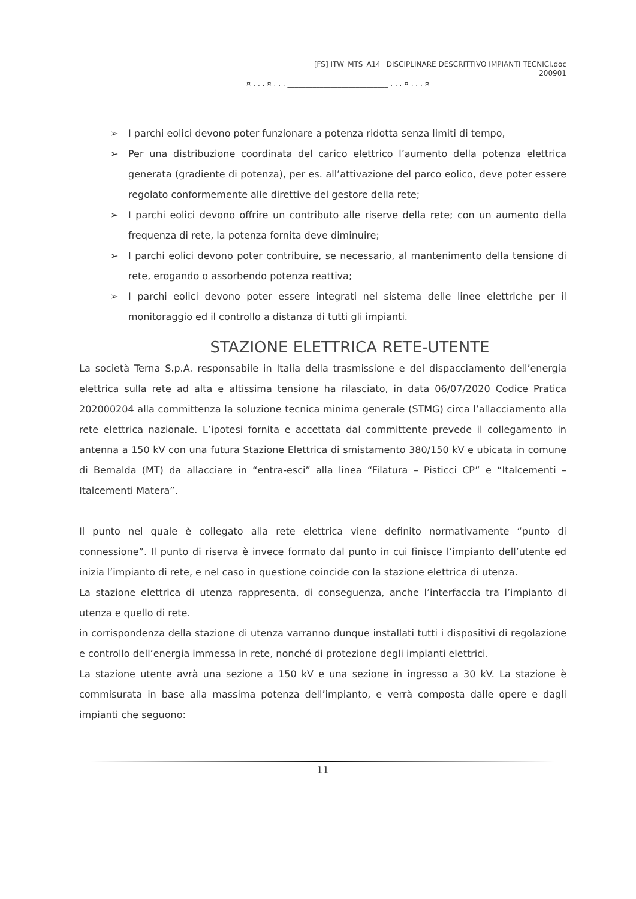[FS] ITW_MTS_A14_ DISCIPLINARE DESCRITTIVO IMPIANTI TECNICI.doc
200901
¤ . . . ¤ . . . ____________________________ . . . ¤ . . . ¤
➢ I parchi eolici devono poter funzionare a potenza ridotta senza limiti di tempo,
➢ Per una distribuzione coordinata del carico elettrico l’aumento della potenza elettrica generata (gradiente di potenza), per es. all’attivazione del parco eolico, deve poter essere regolato conformemente alle direttive del gestore della rete;
➢ I parchi eolici devono offrire un contributo alle riserve della rete; con un aumento della frequenza di rete, la potenza fornita deve diminuire;
➢ I parchi eolici devono poter contribuire, se necessario, al mantenimento della tensione di rete, erogando o assorbendo potenza reattiva;
➢ I parchi eolici devono poter essere integrati nel sistema delle linee elettriche per il monitoraggio ed il controllo a distanza di tutti gli impianti.
STAZIONE ELETTRICA RETE-UTENTE
La società Terna S.p.A. responsabile in Italia della trasmissione e del dispacciamento dell’energia elettrica sulla rete ad alta e altissima tensione ha rilasciato, in data 06/07/2020 Codice Pratica 202000204 alla committenza la soluzione tecnica minima generale (STMG) circa l’allacciamento alla rete elettrica nazionale. L’ipotesi fornita e accettata dal committente prevede il collegamento in antenna a 150 kV con una futura Stazione Elettrica di smistamento 380/150 kV e ubicata in comune di Bernalda (MT) da allacciare in “entra-esci” alla linea “Filatura – Pisticci CP” e “Italcementi –Italcementi Matera”.
Il punto nel quale è collegato alla rete elettrica viene definito normativamente “punto di connessione”. Il punto di riserva è invece formato dal punto in cui finisce l’impianto dell’utente ed inizia l’impianto di rete, e nel caso in questione coincide con la stazione elettrica di utenza.
La stazione elettrica di utenza rappresenta, di conseguenza, anche l’interfaccia tra l’impianto di utenza e quello di rete.
in corrispondenza della stazione di utenza varranno dunque installati tutti i dispositivi di regolazione e controllo dell’energia immessa in rete, nonché di protezione degli impianti elettrici.
La stazione utente avrà una sezione a 150 kV e una sezione in ingresso a 30 kV. La stazione è commisurata in base alla massima potenza dell’impianto, e verrà composta dalle opere e dagli impianti che seguono:
11